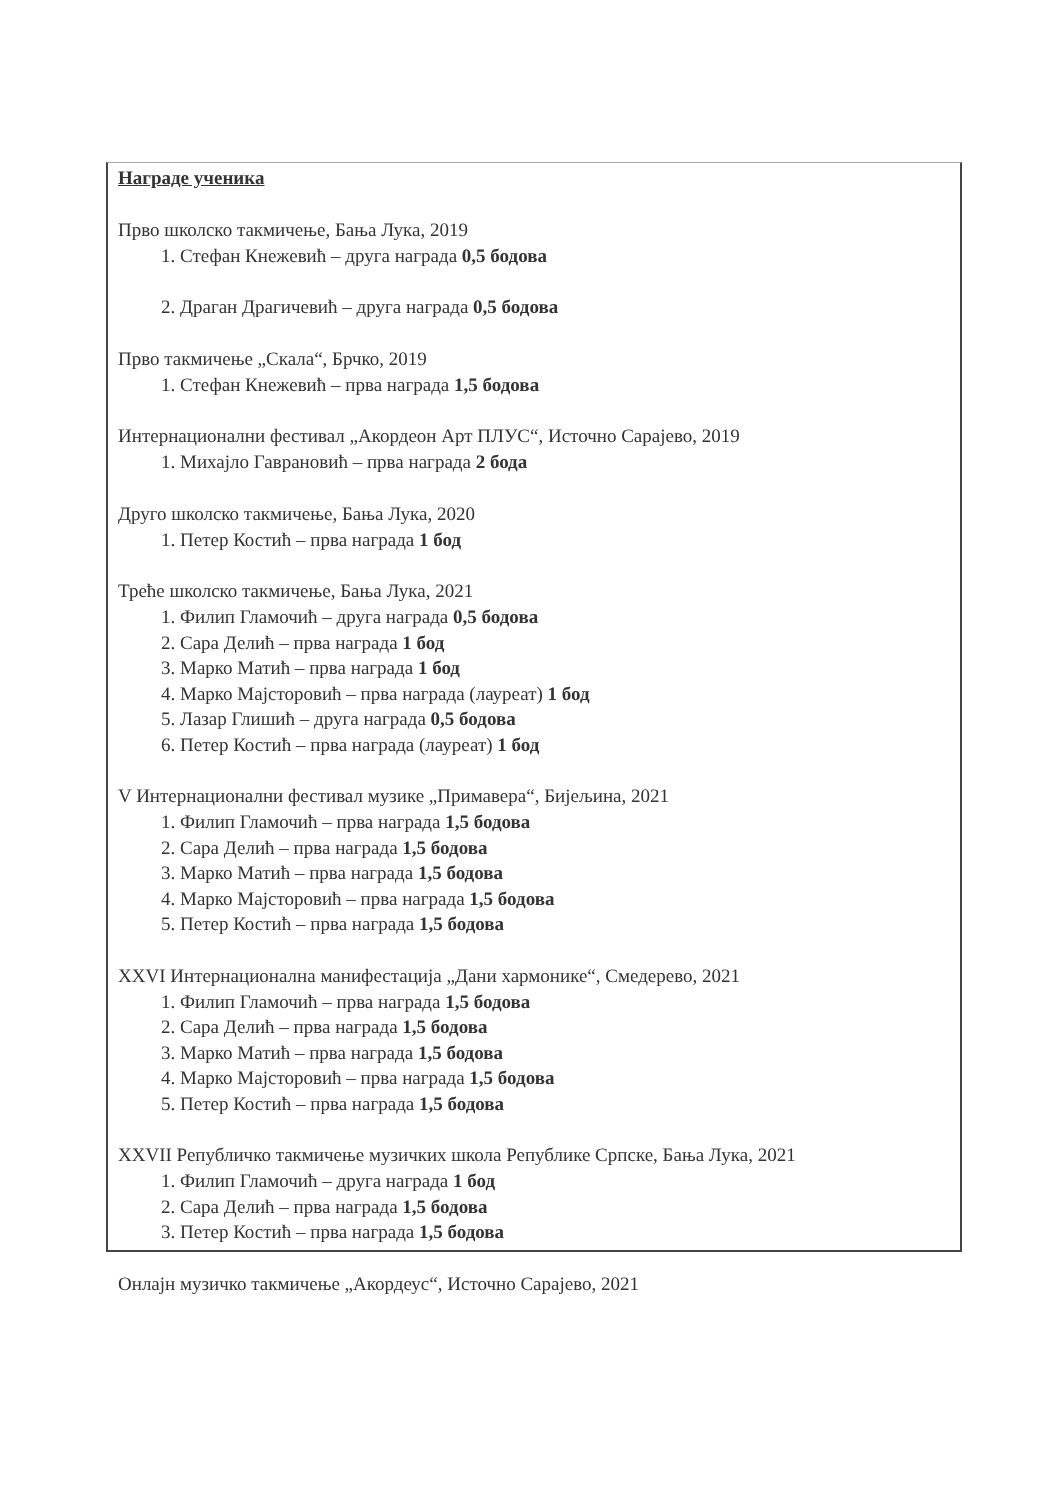Награде ученика
Прво школско такмичење, Бања Лука, 2019
1. Стефан Кнежевић – друга награда 0,5 бодова
2. Драган Драгичевић – друга награда 0,5 бодова
Прво такмичење „Скала“, Брчко, 2019
1. Стефан Кнежевић – прва награда 1,5 бодова
Интернационални фестивал „Акордеон Арт ПЛУС“, Источно Сарајево, 2019
1. Михајло Гаврановић – прва награда 2 бода
Друго школско такмичење, Бања Лука, 2020
1. Петер Костић – прва награда 1 бод
Треће школско такмичење, Бања Лука, 2021
1. Филип Гламочић – друга награда 0,5 бодова
2. Сара Делић – прва награда 1 бод
3. Марко Матић – прва награда 1 бод
4. Марко Мајсторовић – прва награда (лауреат) 1 бод
5. Лазар Глишић – друга награда 0,5 бодова
6. Петер Костић – прва награда (лауреат) 1 бод
V Интернационални фестивал музике „Примавера“, Бијељина, 2021
1. Филип Гламочић – прва награда 1,5 бодова
2. Сара Делић – прва награда 1,5 бодова
3. Марко Матић – прва награда 1,5 бодова
4. Марко Мајсторовић – прва награда 1,5 бодова
5. Петер Костић – прва награда 1,5 бодова
XXVI Интернационална манифестација „Дани хармонике“, Смедерево, 2021
1. Филип Гламочић – прва награда 1,5 бодова
2. Сара Делић – прва награда 1,5 бодова
3. Марко Матић – прва награда 1,5 бодова
4. Марко Мајсторовић – прва награда 1,5 бодова
5. Петер Костић – прва награда 1,5 бодова
XXVII Републичко такмичење музичких школа Републике Српске, Бања Лука, 2021
1. Филип Гламочић – друга награда 1 бод
2. Сара Делић – прва награда 1,5 бодова
3. Петер Костић – прва награда 1,5 бодова
Онлајн музичко такмичење „Акордеус“, Источно Сарајево, 2021